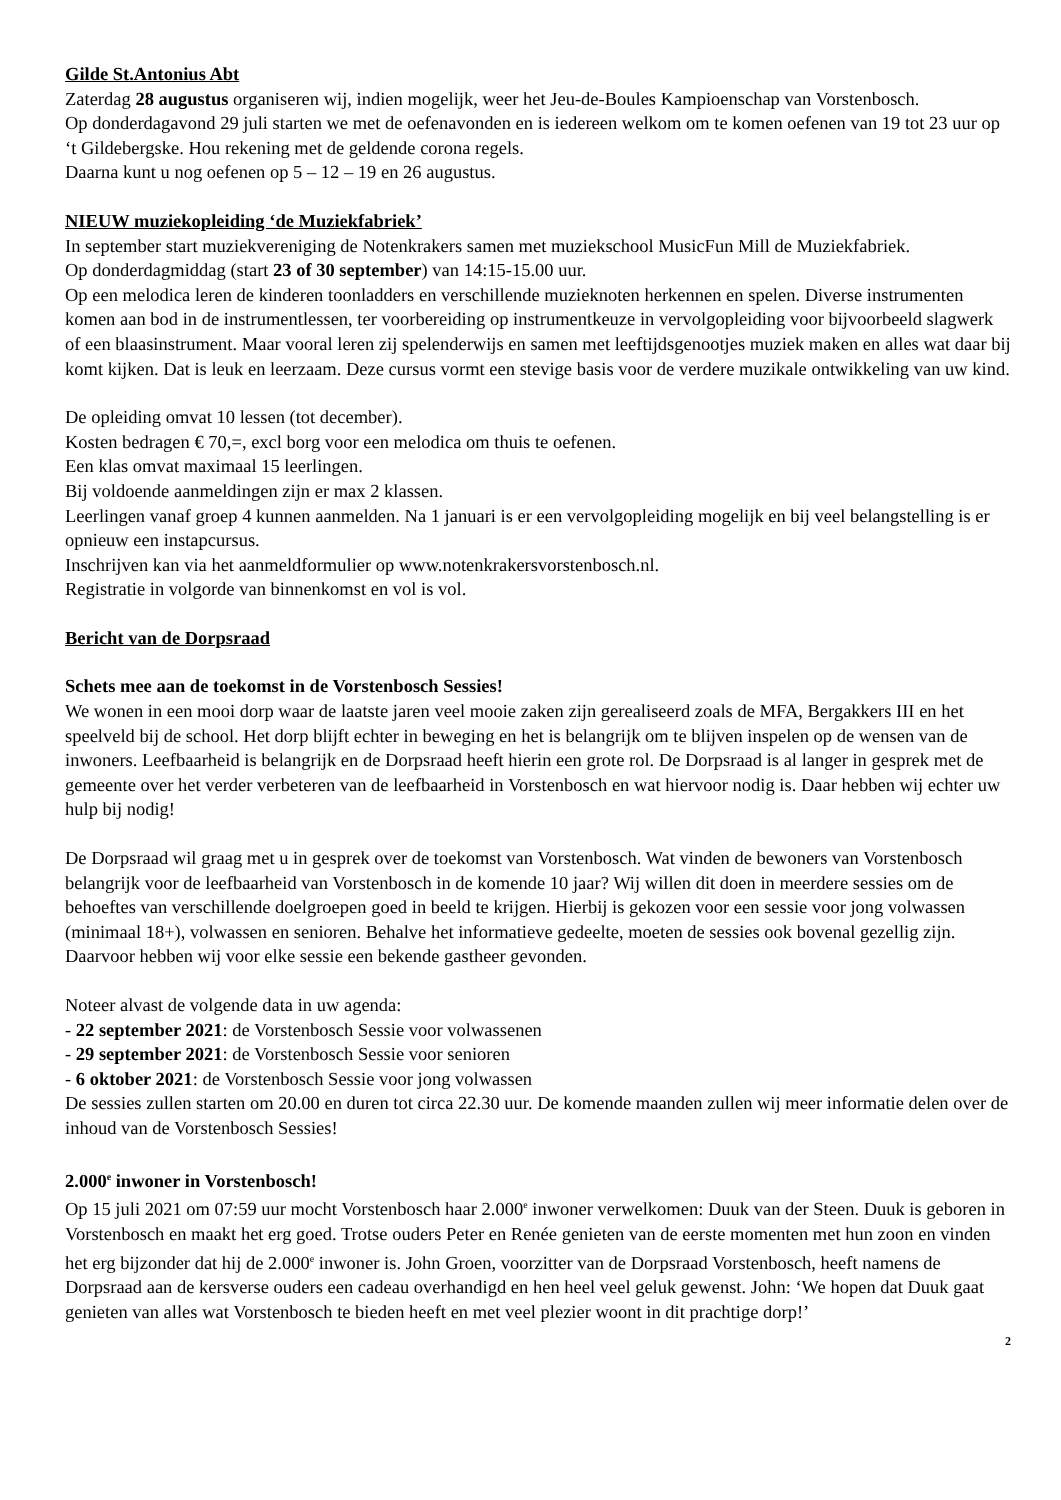Gilde St.Antonius Abt
Zaterdag 28 augustus organiseren wij, indien mogelijk, weer het Jeu-de-Boules Kampioenschap van Vorstenbosch.
Op donderdagavond 29 juli starten we met de oefenavonden en is iedereen welkom om te komen oefenen van 19 tot 23 uur op ‘t Gildebergske. Hou rekening met de geldende corona regels.
Daarna kunt u nog oefenen op 5 – 12 – 19 en 26 augustus.
NIEUW muziekopleiding ‘de Muziekfabriek’
In september start muziekvereniging de Notenkrakers samen met muziekschool MusicFun Mill de Muziekfabriek.
Op donderdagmiddag (start 23 of 30 september) van 14:15-15.00 uur.
Op een melodica leren de kinderen toonladders en verschillende muzieknoten herkennen en spelen. Diverse instrumenten komen aan bod in de instrumentlessen, ter voorbereiding op instrumentkeuze in vervolgopleiding voor bijvoorbeeld slagwerk of een blaasinstrument. Maar vooral leren zij spelenderwijs en samen met leeftijdsgenootjes muziek maken en alles wat daar bij komt kijken. Dat is leuk en leerzaam. Deze cursus vormt een stevige basis voor de verdere muzikale ontwikkeling van uw kind.
De opleiding omvat 10 lessen (tot december).
Kosten bedragen € 70,=, excl borg voor een melodica om thuis te oefenen.
Een klas omvat maximaal 15 leerlingen.
Bij voldoende aanmeldingen zijn er max 2 klassen.
Leerlingen vanaf groep 4 kunnen aanmelden. Na 1 januari is er een vervolgopleiding mogelijk en bij veel belangstelling is er opnieuw een instapcursus.
Inschrijven kan via het aanmeldformulier op www.notenkrakersvorstenbosch.nl.
Registratie in volgorde van binnenkomst en vol is vol.
Bericht van de Dorpsraad
Schets mee aan de toekomst in de Vorstenbosch Sessies!
We wonen in een mooi dorp waar de laatste jaren veel mooie zaken zijn gerealiseerd zoals de MFA, Bergakkers III en het speelveld bij de school. Het dorp blijft echter in beweging en het is belangrijk om te blijven inspelen op de wensen van de inwoners. Leefbaarheid is belangrijk en de Dorpsraad heeft hierin een grote rol. De Dorpsraad is al langer in gesprek met de gemeente over het verder verbeteren van de leefbaarheid in Vorstenbosch en wat hiervoor nodig is. Daar hebben wij echter uw hulp bij nodig!
De Dorpsraad wil graag met u in gesprek over de toekomst van Vorstenbosch. Wat vinden de bewoners van Vorstenbosch belangrijk voor de leefbaarheid van Vorstenbosch in de komende 10 jaar? Wij willen dit doen in meerdere sessies om de behoeftes van verschillende doelgroepen goed in beeld te krijgen. Hierbij is gekozen voor een sessie voor jong volwassen (minimaal 18+), volwassen en senioren. Behalve het informatieve gedeelte, moeten de sessies ook bovenal gezellig zijn.
Daarvoor hebben wij voor elke sessie een bekende gastheer gevonden.
Noteer alvast de volgende data in uw agenda:
- 22 september 2021: de Vorstenbosch Sessie voor volwassenen
- 29 september 2021: de Vorstenbosch Sessie voor senioren
- 6 oktober 2021: de Vorstenbosch Sessie voor jong volwassen
De sessies zullen starten om 20.00 en duren tot circa 22.30 uur. De komende maanden zullen wij meer informatie delen over de inhoud van de Vorstenbosch Sessies!
2.000<sup>e</sup> inwoner in Vorstenbosch!
Op 15 juli 2021 om 07:59 uur mocht Vorstenbosch haar 2.000<sup>e</sup> inwoner verwelkomen: Duuk van der Steen. Duuk is geboren in Vorstenbosch en maakt het erg goed. Trotse ouders Peter en Renée genieten van de eerste momenten met hun zoon en vinden het erg bijzonder dat hij de 2.000<sup>e</sup> inwoner is. John Groen, voorzitter van de Dorpsraad Vorstenbosch, heeft namens de Dorpsraad aan de kersverse ouders een cadeau overhandigd en hen heel veel geluk gewenst. John: ‘We hopen dat Duuk gaat genieten van alles wat Vorstenbosch te bieden heeft en met veel plezier woont in dit prachtige dorp!’
2